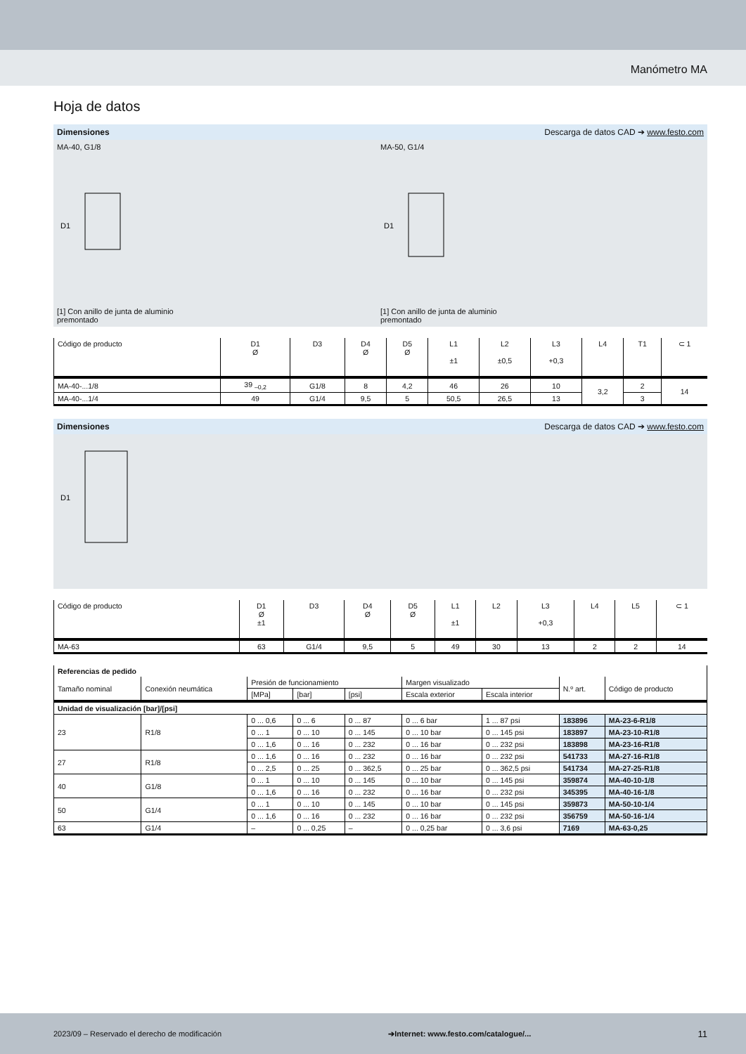Manómetro MA
Hoja de datos
Dimensiones Descarga de datos CAD ➔ www.festo.com
MA-40, G1/8
D1
[1] Con anillo de junta de aluminio
premontado
MA-50, G1/4
D1
[1] Con anillo de junta de aluminio
premontado
| Código de producto | D1 Ø | D3 | D4 Ø | D5 Ø | L1 ±1 | L2 ±0,5 | L3 +0,3 | L4 | T1 | ⊂ 1 |
| --- | --- | --- | --- | --- | --- | --- | --- | --- | --- | --- |
| MA-40-...1/8 | 39 <sub>–0,2</sub> | G1/8 | 8 | 4,2 | 46 | 26 | 10 | 3,2 | 2 | 14 |
| MA-40-...1/4 | 49 | G1/4 | 9,5 | 5 | 50,5 | 26,5 | 13 | | 3 | |
Dimensiones Descarga de datos CAD ➔ www.festo.com
D1
| Código de producto | D1 Ø ±1 | D3 | D4 Ø | D5 Ø | L1 ±1 | L2 | L3 +0,3 | L4 | L5 | ⊂ 1 |
| --- | --- | --- | --- | --- | --- | --- | --- | --- | --- | --- |
| MA-63 | 63 | G1/4 | 9,5 | 5 | 49 | 30 | 13 | 2 | 2 | 14 |
| Referencias de pedido | | | | | | | | |
| --- | --- | --- | --- | --- | --- | --- | --- | --- |
| Tamaño nominal | Conexión neumática | Presión de funcionamiento | | | Margen visualizado | | N.º art. | Código de producto |
| | | [MPa] | [bar] | [psi] | Escala exterior | Escala interior | | |
| Unidad de visualización [bar]/[psi] | | | | | | | | |
| 23 | R1/8 | 0 ... 0,6 | 0 ... 6 | 0 ... 87 | 0 ... 6 bar | 1 ... 87 psi | 183896 | MA-23-6-R1/8 |
| | | 0 ... 1 | 0 ... 10 | 0 ... 145 | 0 ... 10 bar | 0 ... 145 psi | 183897 | MA-23-10-R1/8 |
| | | 0 ... 1,6 | 0 ... 16 | 0 ... 232 | 0 ... 16 bar | 0 ... 232 psi | 183898 | MA-23-16-R1/8 |
| 27 | R1/8 | 0 ... 1,6 | 0 ... 16 | 0 ... 232 | 0 ... 16 bar | 0 ... 232 psi | 541733 | MA-27-16-R1/8 |
| | | 0 ... 2,5 | 0 ... 25 | 0 ... 362,5 | 0 ... 25 bar | 0 ... 362,5 psi | 541734 | MA-27-25-R1/8 |
| 40 | G1/8 | 0 ... 1 | 0 ... 10 | 0 ... 145 | 0 ... 10 bar | 0 ... 145 psi | 359874 | MA-40-10-1/8 |
| | | 0 ... 1,6 | 0 ... 16 | 0 ... 232 | 0 ... 16 bar | 0 ... 232 psi | 345395 | MA-40-16-1/8 |
| 50 | G1/4 | 0 ... 1 | 0 ... 10 | 0 ... 145 | 0 ... 10 bar | 0 ... 145 psi | 359873 | MA-50-10-1/4 |
| | | 0 ... 1,6 | 0 ... 16 | 0 ... 232 | 0 ... 16 bar | 0 ... 232 psi | 356759 | MA-50-16-1/4 |
| 63 | G1/4 | – | 0 ... 0,25 | – | 0 ... 0,25 bar | 0 ... 3,6 psi | 7169 | MA-63-0,25 |
2023/09 – Reservado el derecho de modificación ➔Internet: www.festo.com/catalogue/... 11